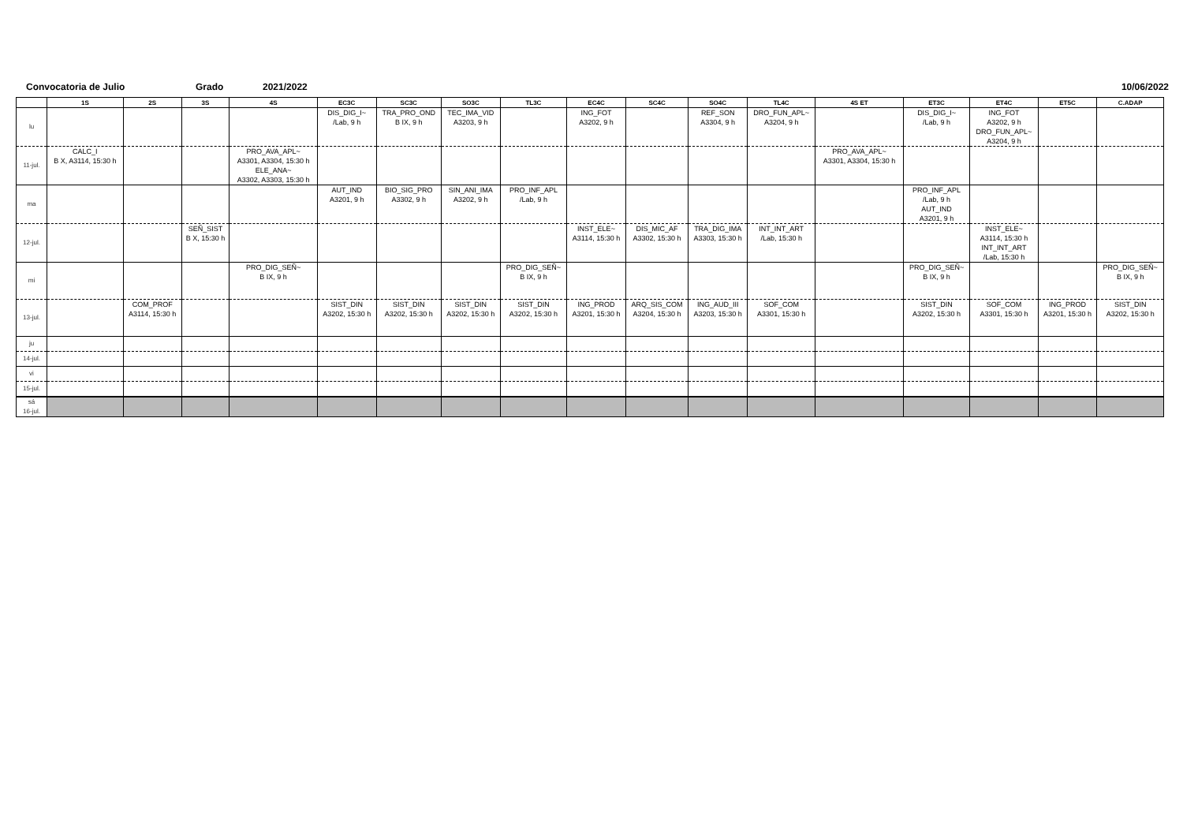Convocatoria de Julio Grado 2021/2022 10/06/2022
| | 1S | 2S | 3S | 4S | EC3C | SC3C | SO3C | TL3C | EC4C | SC4C | SO4C | TL4C | 4S ET | ET3C | ET4C | ET5C | C.ADAP |
| --- | --- | --- | --- | --- | --- | --- | --- | --- | --- | --- | --- | --- | --- | --- | --- | --- | --- |
| lu | | | | | DIS_DIG_I~ /Lab, 9 h | TRA_PRO_OND B IX, 9 h | TEC_IMA_VID A3203, 9 h | | ING_FOT A3202, 9 h | | REF_SON A3304, 9 h | DRO_FUN_APL~ A3204, 9 h | | DIS_DIG_I~ /Lab, 9 h | ING_FOT A3202, 9 h DRO_FUN_APL~ A3204, 9 h | | |
| 11-jul. | CALC_I B X, A3114, 15:30 h | | | PRO_AVA_APL~ A3301, A3304, 15:30 h ELE_ANA~ A3302, A3303, 15:30 h | | | | | | | | | PRO_AVA_APL~ A3301, A3304, 15:30 h | | | | |
| ma | | | | | AUT_IND A3201, 9 h | BIO_SIG_PRO A3302, 9 h | SIN_ANI_IMA A3202, 9 h | PRO_INF_APL /Lab, 9 h | | | | | | PRO_INF_APL /Lab, 9 h AUT_IND A3201, 9 h | | | |
| 12-jul. | | | SEÑ_SIST B X, 15:30 h | | | | | | INST_ELE~ A3114, 15:30 h | DIS_MIC_AF A3302, 15:30 h | TRA_DIG_IMA A3303, 15:30 h | INT_INT_ART /Lab, 15:30 h | | | INST_ELE~ A3114, 15:30 h INT_INT_ART /Lab, 15:30 h | | |
| mi | | | | PRO_DIG_SEÑ~ B IX, 9 h | | | | PRO_DIG_SEÑ~ B IX, 9 h | | | | | | PRO_DIG_SEÑ~ B IX, 9 h | | | PRO_DIG_SEÑ~ B IX, 9 h |
| 13-jul. | | COM_PROF A3114, 15:30 h | | | SIST_DIN A3202, 15:30 h | SIST_DIN A3202, 15:30 h | SIST_DIN A3202, 15:30 h | SIST_DIN A3202, 15:30 h | ING_PROD A3201, 15:30 h | ARQ_SIS_COM A3204, 15:30 h | ING_AUD_III A3203, 15:30 h | SOF_COM A3301, 15:30 h | | SIST_DIN A3202, 15:30 h | SOF_COM A3301, 15:30 h | ING_PROD A3201, 15:30 h | SIST_DIN A3202, 15:30 h |
| ju | | | | | | | | | | | | | | | | | |
| 14-jul. | | | | | | | | | | | | | | | | | |
| vi | | | | | | | | | | | | | | | | | |
| 15-jul. | | | | | | | | | | | | | | | | | |
| sá 16-jul. | | | | | | | | | | | | | | | | | |